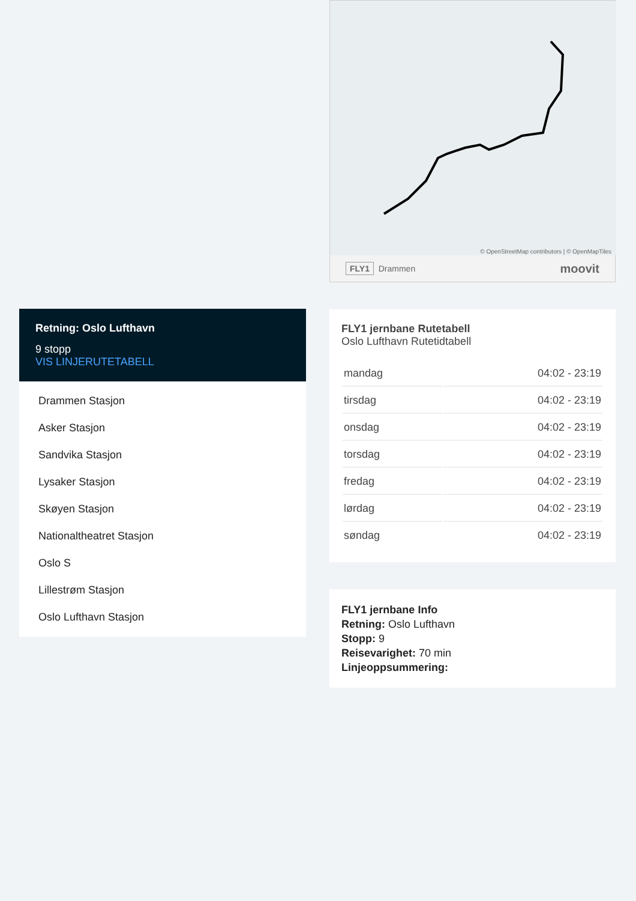Retning: Oslo Lufthavn
9 stopp
VIS LINJERUTETABELL
Drammen Stasjon
Asker Stasjon
Sandvika Stasjon
Lysaker Stasjon
Skøyen Stasjon
Nationaltheatret Stasjon
Oslo S
Lillestrøm Stasjon
Oslo Lufthavn Stasjon
© OpenStreetMap contributors | © OpenMapTiles
FLY1 Drammen moovit
FLY1 jernbane Rutetabell
Oslo Lufthavn Rutetidtabell
| mandag | 04:02 - 23:19 |
| tirsdag | 04:02 - 23:19 |
| onsdag | 04:02 - 23:19 |
| torsdag | 04:02 - 23:19 |
| fredag | 04:02 - 23:19 |
| lørdag | 04:02 - 23:19 |
| søndag | 04:02 - 23:19 |
FLY1 jernbane Info
Retning: Oslo Lufthavn
Stopp: 9
Reisevarighet: 70 min
Linjeoppsummering: